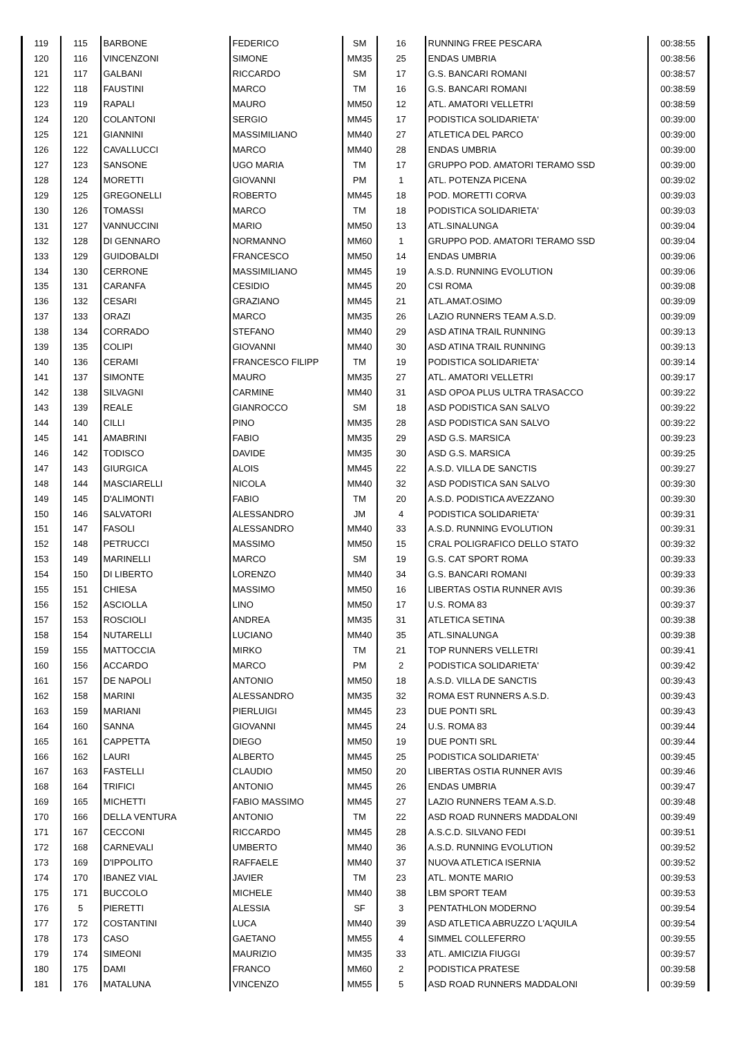| 119 | 115 | BARBONE | FEDERICO | SM | 16 | RUNNING FREE PESCARA | 00:38:55 |
| 120 | 116 | VINCENZONI | SIMONE | MM35 | 25 | ENDAS UMBRIA | 00:38:56 |
| 121 | 117 | GALBANI | RICCARDO | SM | 17 | G.S. BANCARI ROMANI | 00:38:57 |
| 122 | 118 | FAUSTINI | MARCO | TM | 16 | G.S. BANCARI ROMANI | 00:38:59 |
| 123 | 119 | RAPALI | MAURO | MM50 | 12 | ATL. AMATORI VELLETRI | 00:38:59 |
| 124 | 120 | COLANTONI | SERGIO | MM45 | 17 | PODISTICA SOLIDARIETA' | 00:39:00 |
| 125 | 121 | GIANNINI | MASSIMILIANO | MM40 | 27 | ATLETICA DEL PARCO | 00:39:00 |
| 126 | 122 | CAVALLUCCI | MARCO | MM40 | 28 | ENDAS UMBRIA | 00:39:00 |
| 127 | 123 | SANSONE | UGO MARIA | TM | 17 | GRUPPO POD. AMATORI TERAMO SSD | 00:39:00 |
| 128 | 124 | MORETTI | GIOVANNI | PM | 1 | ATL. POTENZA PICENA | 00:39:02 |
| 129 | 125 | GREGONELLI | ROBERTO | MM45 | 18 | POD. MORETTI CORVA | 00:39:03 |
| 130 | 126 | TOMASSI | MARCO | TM | 18 | PODISTICA SOLIDARIETA' | 00:39:03 |
| 131 | 127 | VANNUCCINI | MARIO | MM50 | 13 | ATL.SINALUNGA | 00:39:04 |
| 132 | 128 | DI GENNARO | NORMANNO | MM60 | 1 | GRUPPO POD. AMATORI TERAMO SSD | 00:39:04 |
| 133 | 129 | GUIDOBALDI | FRANCESCO | MM50 | 14 | ENDAS UMBRIA | 00:39:06 |
| 134 | 130 | CERRONE | MASSIMILIANO | MM45 | 19 | A.S.D. RUNNING EVOLUTION | 00:39:06 |
| 135 | 131 | CARANFA | CESIDIO | MM45 | 20 | CSI ROMA | 00:39:08 |
| 136 | 132 | CESARI | GRAZIANO | MM45 | 21 | ATL.AMAT.OSIMO | 00:39:09 |
| 137 | 133 | ORAZI | MARCO | MM35 | 26 | LAZIO RUNNERS TEAM A.S.D. | 00:39:09 |
| 138 | 134 | CORRADO | STEFANO | MM40 | 29 | ASD ATINA TRAIL RUNNING | 00:39:13 |
| 139 | 135 | COLIPI | GIOVANNI | MM40 | 30 | ASD ATINA TRAIL RUNNING | 00:39:13 |
| 140 | 136 | CERAMI | FRANCESCO FILIPP | TM | 19 | PODISTICA SOLIDARIETA' | 00:39:14 |
| 141 | 137 | SIMONTE | MAURO | MM35 | 27 | ATL. AMATORI VELLETRI | 00:39:17 |
| 142 | 138 | SILVAGNI | CARMINE | MM40 | 31 | ASD OPOA PLUS ULTRA TRASACCO | 00:39:22 |
| 143 | 139 | REALE | GIANROCCO | SM | 18 | ASD PODISTICA SAN SALVO | 00:39:22 |
| 144 | 140 | CILLI | PINO | MM35 | 28 | ASD PODISTICA SAN SALVO | 00:39:22 |
| 145 | 141 | AMABRINI | FABIO | MM35 | 29 | ASD G.S. MARSICA | 00:39:23 |
| 146 | 142 | TODISCO | DAVIDE | MM35 | 30 | ASD G.S. MARSICA | 00:39:25 |
| 147 | 143 | GIURGICA | ALOIS | MM45 | 22 | A.S.D. VILLA DE SANCTIS | 00:39:27 |
| 148 | 144 | MASCIARELLI | NICOLA | MM40 | 32 | ASD PODISTICA SAN SALVO | 00:39:30 |
| 149 | 145 | D'ALIMONTI | FABIO | TM | 20 | A.S.D. PODISTICA AVEZZANO | 00:39:30 |
| 150 | 146 | SALVATORI | ALESSANDRO | JM | 4 | PODISTICA SOLIDARIETA' | 00:39:31 |
| 151 | 147 | FASOLI | ALESSANDRO | MM40 | 33 | A.S.D. RUNNING EVOLUTION | 00:39:31 |
| 152 | 148 | PETRUCCI | MASSIMO | MM50 | 15 | CRAL POLIGRAFICO DELLO STATO | 00:39:32 |
| 153 | 149 | MARINELLI | MARCO | SM | 19 | G.S. CAT SPORT ROMA | 00:39:33 |
| 154 | 150 | DI LIBERTO | LORENZO | MM40 | 34 | G.S. BANCARI ROMANI | 00:39:33 |
| 155 | 151 | CHIESA | MASSIMO | MM50 | 16 | LIBERTAS OSTIA RUNNER AVIS | 00:39:36 |
| 156 | 152 | ASCIOLLA | LINO | MM50 | 17 | U.S. ROMA 83 | 00:39:37 |
| 157 | 153 | ROSCIOLI | ANDREA | MM35 | 31 | ATLETICA SETINA | 00:39:38 |
| 158 | 154 | NUTARELLI | LUCIANO | MM40 | 35 | ATL.SINALUNGA | 00:39:38 |
| 159 | 155 | MATTOCCIA | MIRKO | TM | 21 | TOP RUNNERS VELLETRI | 00:39:41 |
| 160 | 156 | ACCARDO | MARCO | PM | 2 | PODISTICA SOLIDARIETA' | 00:39:42 |
| 161 | 157 | DE NAPOLI | ANTONIO | MM50 | 18 | A.S.D. VILLA DE SANCTIS | 00:39:43 |
| 162 | 158 | MARINI | ALESSANDRO | MM35 | 32 | ROMA EST RUNNERS A.S.D. | 00:39:43 |
| 163 | 159 | MARIANI | PIERLUIGI | MM45 | 23 | DUE PONTI SRL | 00:39:43 |
| 164 | 160 | SANNA | GIOVANNI | MM45 | 24 | U.S. ROMA 83 | 00:39:44 |
| 165 | 161 | CAPPETTA | DIEGO | MM50 | 19 | DUE PONTI SRL | 00:39:44 |
| 166 | 162 | LAURI | ALBERTO | MM45 | 25 | PODISTICA SOLIDARIETA' | 00:39:45 |
| 167 | 163 | FASTELLI | CLAUDIO | MM50 | 20 | LIBERTAS OSTIA RUNNER AVIS | 00:39:46 |
| 168 | 164 | TRIFICI | ANTONIO | MM45 | 26 | ENDAS UMBRIA | 00:39:47 |
| 169 | 165 | MICHETTI | FABIO MASSIMO | MM45 | 27 | LAZIO RUNNERS TEAM A.S.D. | 00:39:48 |
| 170 | 166 | DELLA VENTURA | ANTONIO | TM | 22 | ASD ROAD RUNNERS MADDALONI | 00:39:49 |
| 171 | 167 | CECCONI | RICCARDO | MM45 | 28 | A.S.C.D. SILVANO FEDI | 00:39:51 |
| 172 | 168 | CARNEVALI | UMBERTO | MM40 | 36 | A.S.D. RUNNING EVOLUTION | 00:39:52 |
| 173 | 169 | D'IPPOLITO | RAFFAELE | MM40 | 37 | NUOVA ATLETICA ISERNIA | 00:39:52 |
| 174 | 170 | IBANEZ VIAL | JAVIER | TM | 23 | ATL. MONTE MARIO | 00:39:53 |
| 175 | 171 | BUCCOLO | MICHELE | MM40 | 38 | LBM SPORT TEAM | 00:39:53 |
| 176 | 5 | PIERETTI | ALESSIA | SF | 3 | PENTATHLON MODERNO | 00:39:54 |
| 177 | 172 | COSTANTINI | LUCA | MM40 | 39 | ASD ATLETICA ABRUZZO L'AQUILA | 00:39:54 |
| 178 | 173 | CASO | GAETANO | MM55 | 4 | SIMMEL COLLEFERRO | 00:39:55 |
| 179 | 174 | SIMEONI | MAURIZIO | MM35 | 33 | ATL. AMICIZIA FIUGGI | 00:39:57 |
| 180 | 175 | DAMI | FRANCO | MM60 | 2 | PODISTICA PRATESE | 00:39:58 |
| 181 | 176 | MATALUNA | VINCENZO | MM55 | 5 | ASD ROAD RUNNERS MADDALONI | 00:39:59 |